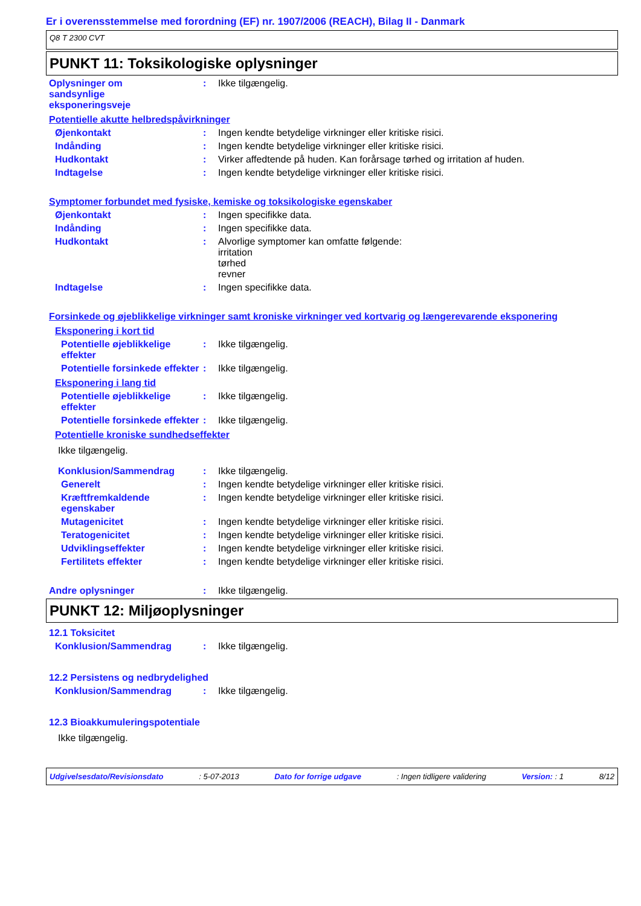Er i overensstemmelse med forordning (EF) nr. 1907/2006 (REACH), Bilag II - Danmark
Q8 T 2300 CVT
PUNKT 11: Toksikologiske oplysninger
Oplysninger om
sandsynlige
eksponeringsveje
: Ikke tilgængelig.
Potentielle akutte helbredspåvirkninger
Øjenkontakt : Ingen kendte betydelige virkninger eller kritiske risici.
Indånding : Ingen kendte betydelige virkninger eller kritiske risici.
Hudkontakt : Virker affedtende på huden. Kan forårsage tørhed og irritation af huden.
Indtagelse : Ingen kendte betydelige virkninger eller kritiske risici.
Symptomer forbundet med fysiske, kemiske og toksikologiske egenskaber
Øjenkontakt : Ingen specifikke data.
Indånding : Ingen specifikke data.
Hudkontakt : Alvorlige symptomer kan omfatte følgende:
irritation
tørhed
revner
Indtagelse : Ingen specifikke data.
Forsinkede og øjeblikkelige virkninger samt kroniske virkninger ved kortvarig og længerevarende eksponering
Eksponering i kort tid
Potentielle øjeblikkelige effekter
: Ikke tilgængelig.
Potentielle forsinkede effekter
: Ikke tilgængelig.
Eksponering i lang tid
Potentielle øjeblikkelige effekter
: Ikke tilgængelig.
Potentielle forsinkede effekter
: Ikke tilgængelig.
Potentielle kroniske sundhedseffekter
Ikke tilgængelig.
Konklusion/Sammendrag : Ikke tilgængelig.
Generelt : Ingen kendte betydelige virkninger eller kritiske risici.
Kræftfremkaldende egenskaber
: Ingen kendte betydelige virkninger eller kritiske risici.
Mutagenicitet : Ingen kendte betydelige virkninger eller kritiske risici.
Teratogenicitet : Ingen kendte betydelige virkninger eller kritiske risici.
Udviklingseffekter : Ingen kendte betydelige virkninger eller kritiske risici.
Fertilitets effekter : Ingen kendte betydelige virkninger eller kritiske risici.
Andre oplysninger : Ikke tilgængelig.
PUNKT 12: Miljøoplysninger
12.1 Toksicitet
Konklusion/Sammendrag : Ikke tilgængelig.
12.2 Persistens og nedbrydelighed
Konklusion/Sammendrag : Ikke tilgængelig.
12.3 Bioakkumuleringspotentiale
Ikke tilgængelig.
Udgivelsesdato/Revisionsdato : 5-07-2013 Dato for forrige udgave : Ingen tidligere validering Version: : 1 8/12